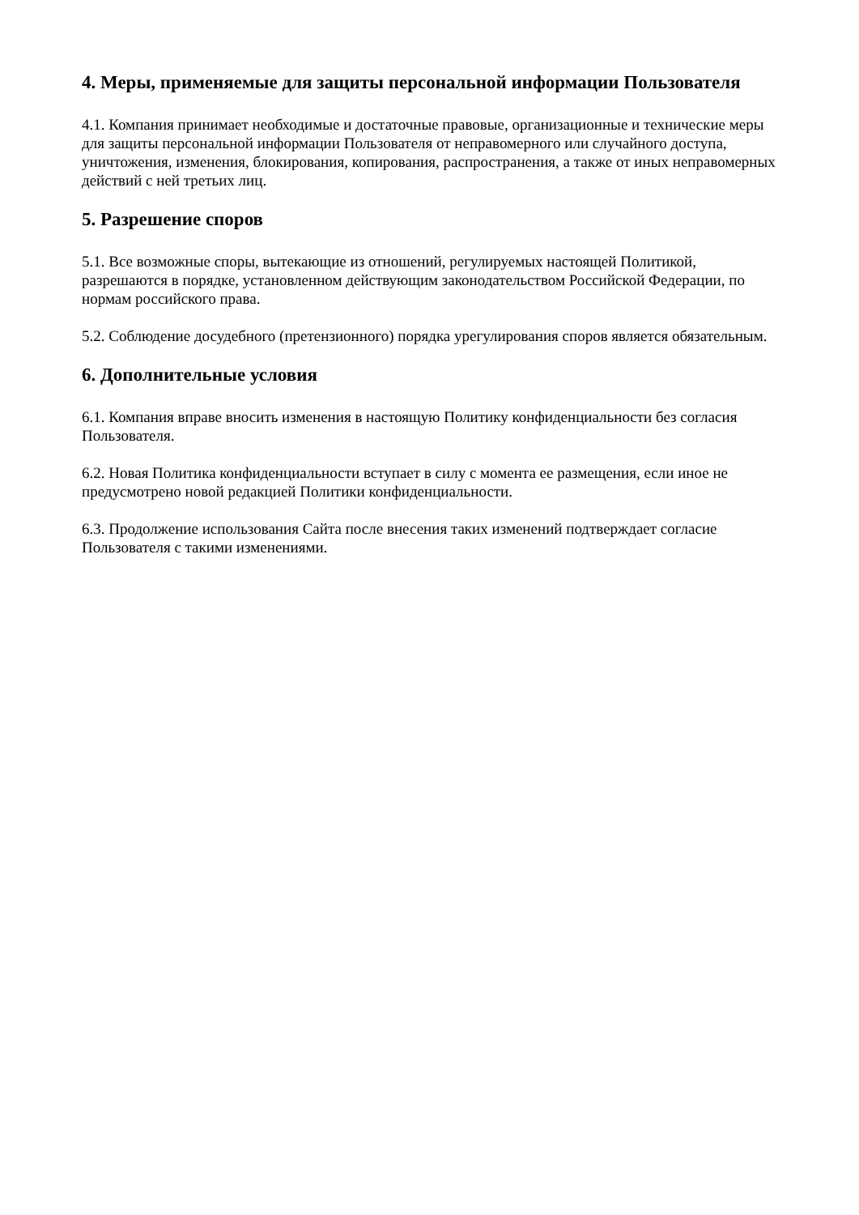4. Меры, применяемые для защиты персональной информации Пользователя
4.1. Компания принимает необходимые и достаточные правовые, организационные и технические меры для защиты персональной информации Пользователя от неправомерного или случайного доступа, уничтожения, изменения, блокирования, копирования, распространения, а также от иных неправомерных действий с ней третьих лиц.
5. Разрешение споров
5.1. Все возможные споры, вытекающие из отношений, регулируемых настоящей Политикой, разрешаются в порядке, установленном действующим законодательством Российской Федерации, по нормам российского права.
5.2. Соблюдение досудебного (претензионного) порядка урегулирования споров является обязательным.
6. Дополнительные условия
6.1. Компания вправе вносить изменения в настоящую Политику конфиденциальности без согласия Пользователя.
6.2. Новая Политика конфиденциальности вступает в силу с момента ее размещения, если иное не предусмотрено новой редакцией Политики конфиденциальности.
6.3. Продолжение использования Сайта после внесения таких изменений подтверждает согласие Пользователя с такими изменениями.